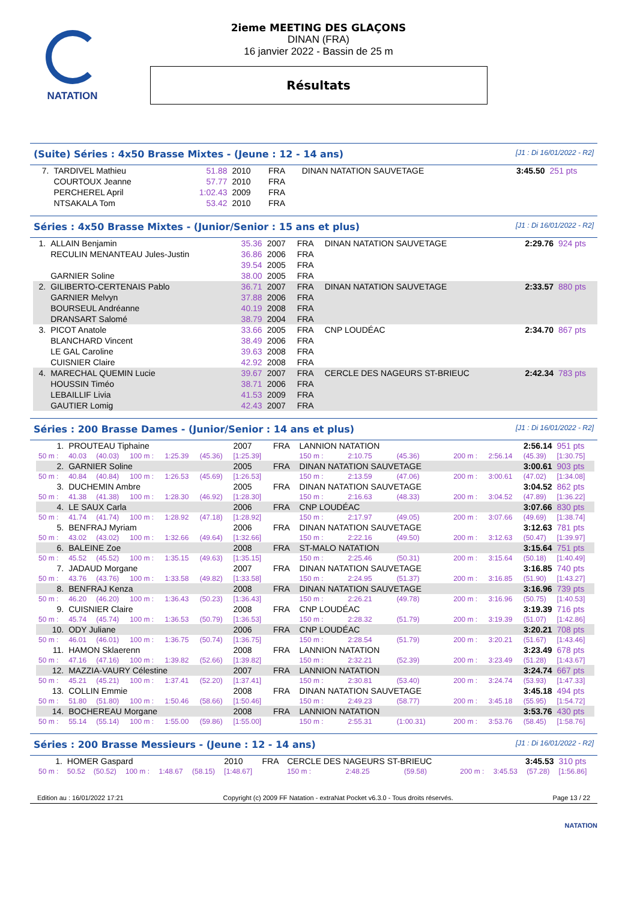NATATION
2ieme MEETING DES GLAÇONS
DINAN (FRA)
16 janvier 2022 - Bassin de 25 m
Résultats
(Suite) Séries : 4x50 Brasse Mixtes - (Jeune : 12 - 14 ans) [J1 : Di 16/01/2022 - R2]
| 7. | TARDIVEL Mathieu | 51.88 | 2010 | FRA | DINAN NATATION SAUVETAGE | 3:45.50 | 251 pts |
| | COURTOUX Jeanne | 57.77 | 2010 | FRA | | | |
| | PERCHEREL April | 1:02.43 | 2009 | FRA | | | |
| | NTSAKALA Tom | 53.42 | 2010 | FRA | | | |
Séries : 4x50 Brasse Mixtes - (Junior/Senior : 15 ans et plus) [J1 : Di 16/01/2022 - R2]
| 1. | ALLAIN Benjamin | 35.36 | 2007 | FRA | DINAN NATATION SAUVETAGE | 2:29.76 | 924 pts |
| | RECULIN MENANTEAU Jules-Justin | 36.86 | 2006 | FRA | | | |
| | | 39.54 | 2005 | FRA | | | |
| | GARNIER Soline | 38.00 | 2005 | FRA | | | |
| 2. | GILIBERTO-CERTENAIS Pablo | 36.71 | 2007 | FRA | DINAN NATATION SAUVETAGE | 2:33.57 | 880 pts |
| | GARNIER Melvyn | 37.88 | 2006 | FRA | | | |
| | BOURSEUL Andréanne | 40.19 | 2008 | FRA | | | |
| | DRANSART Salomé | 38.79 | 2004 | FRA | | | |
| 3. | PICOT Anatole | 33.66 | 2005 | FRA | CNP LOUDÉAC | 2:34.70 | 867 pts |
| | BLANCHARD Vincent | 38.49 | 2006 | FRA | | | |
| | LE GAL Caroline | 39.63 | 2008 | FRA | | | |
| | CUISNIER Claire | 42.92 | 2008 | FRA | | | |
| 4. | MARECHAL QUEMIN Lucie | 39.67 | 2007 | FRA | CERCLE DES NAGEURS ST-BRIEUC | 2:42.34 | 783 pts |
| | HOUSSIN Timéo | 38.71 | 2006 | FRA | | | |
| | LEBAILLIF Livia | 41.53 | 2009 | FRA | | | |
| | GAUTIER Lomig | 42.43 | 2007 | FRA | | | |
Séries : 200 Brasse Dames - (Junior/Senior : 14 ans et plus) [J1 : Di 16/01/2022 - R2]
| 1. | PROUTEAU Tiphaine | | | | | 2007 | FRA | LANNION NATATION | | | 2:56.14 | | | 951 pts |
| 50 m : | 40.03 | (40.03) | 100 m : | 1:25.39 | (45.36) | [1:25.39] | | 150 m : | 2:10.75 | (45.36) | 200 m : | 2:56.14 | (45.39) | [1:30.75] |
| 2. | GARNIER Soline | | | | | 2005 | FRA | DINAN NATATION SAUVETAGE | | | 3:00.61 | | | 903 pts |
| 50 m : | 40.84 | (40.84) | 100 m : | 1:26.53 | (45.69) | [1:26.53] | | 150 m : | 2:13.59 | (47.06) | 200 m : | 3:00.61 | (47.02) | [1:34.08] |
| 3. | DUCHEMIN Ambre | | | | | 2005 | FRA | DINAN NATATION SAUVETAGE | | | 3:04.52 | | | 862 pts |
| 50 m : | 41.38 | (41.38) | 100 m : | 1:28.30 | (46.92) | [1:28.30] | | 150 m : | 2:16.63 | (48.33) | 200 m : | 3:04.52 | (47.89) | [1:36.22] |
| 4. | LE SAUX Carla | | | | | 2006 | FRA | CNP LOUDÉAC | | | 3:07.66 | | | 830 pts |
| 50 m : | 41.74 | (41.74) | 100 m : | 1:28.92 | (47.18) | [1:28.92] | | 150 m : | 2:17.97 | (49.05) | 200 m : | 3:07.66 | (49.69) | [1:38.74] |
| 5. | BENFRAJ Myriam | | | | | 2006 | FRA | DINAN NATATION SAUVETAGE | | | 3:12.63 | | | 781 pts |
| 50 m : | 43.02 | (43.02) | 100 m : | 1:32.66 | (49.64) | [1:32.66] | | 150 m : | 2:22.16 | (49.50) | 200 m : | 3:12.63 | (50.47) | [1:39.97] |
| 6. | BALEINE Zoe | | | | | 2008 | FRA | ST-MALO NATATION | | | 3:15.64 | | | 751 pts |
| 50 m : | 45.52 | (45.52) | 100 m : | 1:35.15 | (49.63) | [1:35.15] | | 150 m : | 2:25.46 | (50.31) | 200 m : | 3:15.64 | (50.18) | [1:40.49] |
| 7. | JADAUD Morgane | | | | | 2007 | FRA | DINAN NATATION SAUVETAGE | | | 3:16.85 | | | 740 pts |
| 50 m : | 43.76 | (43.76) | 100 m : | 1:33.58 | (49.82) | [1:33.58] | | 150 m : | 2:24.95 | (51.37) | 200 m : | 3:16.85 | (51.90) | [1:43.27] |
| 8. | BENFRAJ Kenza | | | | | 2008 | FRA | DINAN NATATION SAUVETAGE | | | 3:16.96 | | | 739 pts |
| 50 m : | 46.20 | (46.20) | 100 m : | 1:36.43 | (50.23) | [1:36.43] | | 150 m : | 2:26.21 | (49.78) | 200 m : | 3:16.96 | (50.75) | [1:40.53] |
| 9. | CUISNIER Claire | | | | | 2008 | FRA | CNP LOUDÉAC | | | 3:19.39 | | | 716 pts |
| 50 m : | 45.74 | (45.74) | 100 m : | 1:36.53 | (50.79) | [1:36.53] | | 150 m : | 2:28.32 | (51.79) | 200 m : | 3:19.39 | (51.07) | [1:42.86] |
| 10. | ODY Juliane | | | | | 2006 | FRA | CNP LOUDÉAC | | | 3:20.21 | | | 708 pts |
| 50 m : | 46.01 | (46.01) | 100 m : | 1:36.75 | (50.74) | [1:36.75] | | 150 m : | 2:28.54 | (51.79) | 200 m : | 3:20.21 | (51.67) | [1:43.46] |
| 11. | HAMON Sklaerenn | | | | | 2008 | FRA | LANNION NATATION | | | 3:23.49 | | | 678 pts |
| 50 m : | 47.16 | (47.16) | 100 m : | 1:39.82 | (52.66) | [1:39.82] | | 150 m : | 2:32.21 | (52.39) | 200 m : | 3:23.49 | (51.28) | [1:43.67] |
| 12. | MAZZIA-VAURY Célestine | | | | | 2007 | FRA | LANNION NATATION | | | 3:24.74 | | | 667 pts |
| 50 m : | 45.21 | (45.21) | 100 m : | 1:37.41 | (52.20) | [1:37.41] | | 150 m : | 2:30.81 | (53.40) | 200 m : | 3:24.74 | (53.93) | [1:47.33] |
| 13. | COLLIN Emmie | | | | | 2008 | FRA | DINAN NATATION SAUVETAGE | | | 3:45.18 | | | 494 pts |
| 50 m : | 51.80 | (51.80) | 100 m : | 1:50.46 | (58.66) | [1:50.46] | | 150 m : | 2:49.23 | (58.77) | 200 m : | 3:45.18 | (55.95) | [1:54.72] |
| 14. | BOCHEREAU Morgane | | | | | 2008 | FRA | LANNION NATATION | | | 3:53.76 | | | 430 pts |
| 50 m : | 55.14 | (55.14) | 100 m : | 1:55.00 | (59.86) | [1:55.00] | | 150 m : | 2:55.31 | (1:00.31) | 200 m : | 3:53.76 | (58.45) | [1:58.76] |
Séries : 200 Brasse Messieurs - (Jeune : 12 - 14 ans) [J1 : Di 16/01/2022 - R2]
| 1. | HOMER Gaspard | | | | | 2010 | FRA | CERCLE DES NAGEURS ST-BRIEUC | | | 3:45.53 | | | 310 pts |
| 50 m : | 50.52 | (50.52) | 100 m : | 1:48.67 | (58.15) | [1:48.67] | | 150 m : | 2:48.25 | (59.58) | 200 m : | 3:45.53 | (57.28) | [1:56.86] |
Edition au : 16/01/2022 17:21 Copyright (c) 2009 FF Natation - extraNat Pocket v6.3.0 - Tous droits réservés. Page 13 / 22
NATATION